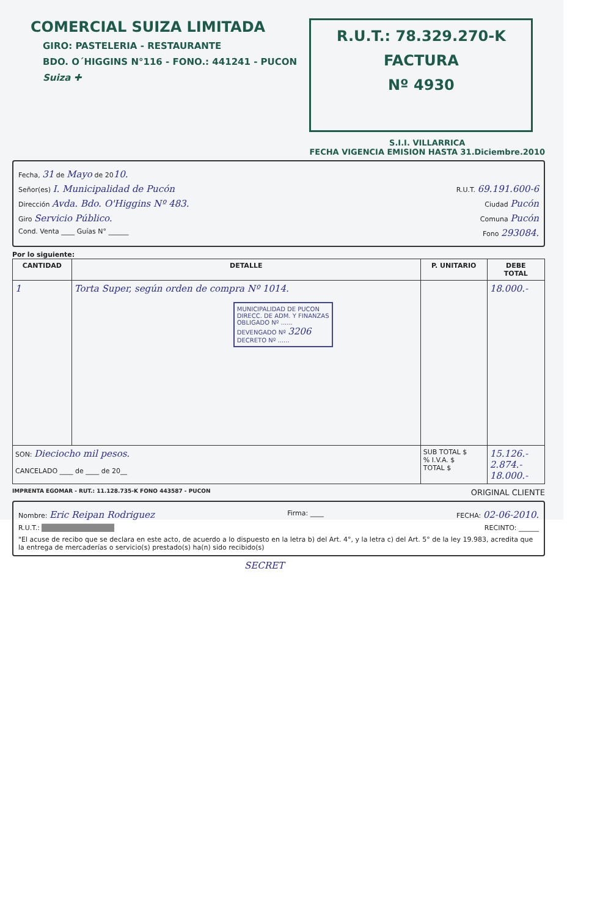COMERCIAL SUIZA LIMITADA
GIRO: PASTELERIA - RESTAURANTE
BDO. O´HIGGINS N°116 - FONO.: 441241 - PUCON
Suiza ✚
R.U.T.: 78.329.270-K
FACTURA
Nº 4930
S.I.I. VILLARRICA
FECHA VIGENCIA EMISION HASTA 31.Diciembre.2010
Fecha, 31 de Mayo de 2010.
Señor(es) I. Municipalidad de Pucón R.U.T. 69.191.600-6
Dirección Avda. Bdo. O'Higgins Nº 483. Ciudad Pucón
Giro Servicio Público. Comuna Pucón
Cond. Venta ____ Guías N° ______ Fono 293084.
Por lo siguiente:
| CANTIDAD | DETALLE | P. UNITARIO | DEBE TOTAL |
| --- | --- | --- | --- |
| 1 | Torta Super, según orden de compra Nº 1014. MUNICIPALIDAD DE PUCON DIRECC. DE ADM. Y FINANZAS OBLIGADO Nº ...... DEVENGADO Nº 3206 DECRETO Nº ...... | | 18.000.- |
| SON: Dieciocho mil pesos. CANCELADO ____ de ____ de 20__ | | SUB TOTAL $ % I.V.A. $ TOTAL $ | 15.126.- 2.874.- 18.000.- |
IMPRENTA EGOMAR - RUT.: 11.128.735-K FONO 443587 - PUCON ORIGINAL CLIENTE
Nombre: Eric Reipan Rodriguez Firma: ____ FECHA: 02-06-2010.
R.U.T.: ██████████████ RECINTO: ______
"El acuse de recibo que se declara en este acto, de acuerdo a lo dispuesto en la letra b) del Art. 4°, y la letra c) del Art. 5° de la ley 19.983, acredita que la entrega de mercaderías o servicio(s) prestado(s) ha(n) sido recibido(s)
SECRET